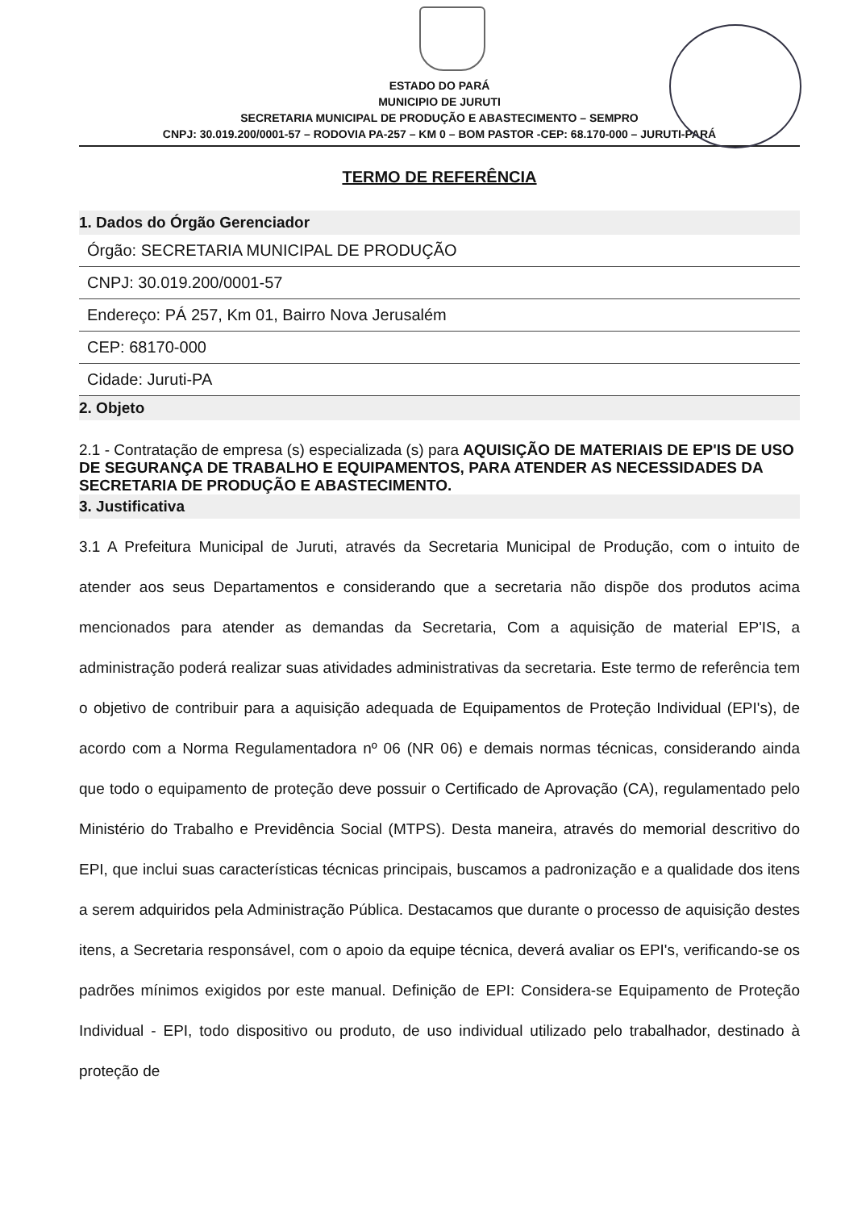ESTADO DO PARÁ
MUNICIPIO DE JURUTI
SECRETARIA MUNICIPAL DE PRODUÇÃO E ABASTECIMENTO – SEMPRO
CNPJ: 30.019.200/0001-57 – RODOVIA PA-257 – KM 0 – BOM PASTOR -CEP: 68.170-000 – JURUTI-PARÁ
TERMO DE REFERÊNCIA
1. Dados do Órgão Gerenciador
Órgão: SECRETARIA MUNICIPAL DE PRODUÇÃO
CNPJ: 30.019.200/0001-57
Endereço: PÁ 257, Km 01, Bairro Nova Jerusalém
CEP: 68170-000
Cidade: Juruti-PA
2. Objeto
2.1 - Contratação de empresa (s) especializada (s) para AQUISIÇÃO DE MATERIAIS DE EP'IS DE USO DE SEGURANÇA DE TRABALHO E EQUIPAMENTOS, PARA ATENDER AS NECESSIDADES DA SECRETARIA DE PRODUÇÃO E ABASTECIMENTO.
3. Justificativa
3.1 A Prefeitura Municipal de Juruti, através da Secretaria Municipal de Produção, com o intuito de atender aos seus Departamentos e considerando que a secretaria não dispõe dos produtos acima mencionados para atender as demandas da Secretaria, Com a aquisição de material EP'IS, a administração poderá realizar suas atividades administrativas da secretaria. Este termo de referência tem o objetivo de contribuir para a aquisição adequada de Equipamentos de Proteção Individual (EPI's), de acordo com a Norma Regulamentadora nº 06 (NR 06) e demais normas técnicas, considerando ainda que todo o equipamento de proteção deve possuir o Certificado de Aprovação (CA), regulamentado pelo Ministério do Trabalho e Previdência Social (MTPS). Desta maneira, através do memorial descritivo do EPI, que inclui suas características técnicas principais, buscamos a padronização e a qualidade dos itens a serem adquiridos pela Administração Pública. Destacamos que durante o processo de aquisição destes itens, a Secretaria responsável, com o apoio da equipe técnica, deverá avaliar os EPI's, verificando-se os padrões mínimos exigidos por este manual. Definição de EPI: Considera-se Equipamento de Proteção Individual - EPI, todo dispositivo ou produto, de uso individual utilizado pelo trabalhador, destinado à proteção de